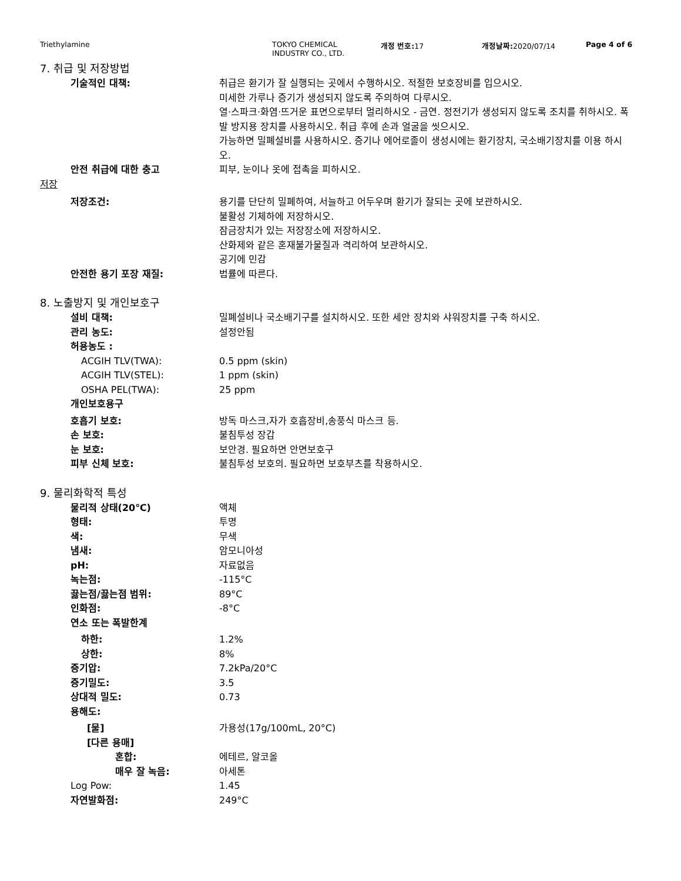Triethylamine TOKYO CHEMICAL
INDUSTRY CO., LTD.
개정 번호: 17 개정날짜: 2020/07/14 Page 4 of 6
7. 취급 및 저장방법
기술적인 대책: 취급은 환기가 잘 실행되는 곳에서 수행하시오. 적절한 보호장비를 입으시오.
미세한 가루나 증기가 생성되지 않도록 주의하여 다루시오.
열·스파크·화염·뜨거운 표면으로부터 멀리하시오 - 금연. 정전기가 생성되지 않도록 조치를 취하시오. 폭발 방지용 장치를 사용하시오. 취급 후에 손과 얼굴을 씻으시오.
가능하면 밀폐설비를 사용하시오. 증기나 에어로졸이 생성시에는 환기장치, 국소배기장치를 이용 하시오.
안전 취급에 대한 충고 피부, 눈이나 옷에 접촉을 피하시오.
저장
저장조건: 용기를 단단히 밀폐하여, 서늘하고 어두우며 환기가 잘되는 곳에 보관하시오.
불활성 기체하에 저장하시오.
잠금장치가 있는 저장장소에 저장하시오.
산화제와 같은 혼재불가물질과 격리하여 보관하시오.
공기에 민감
안전한 용기 포장 재질: 법률에 따른다.
8. 노출방지 및 개인보호구
설비 대책: 밀폐설비나 국소배기구를 설치하시오. 또한 세안 장치와 샤워장치를 구축 하시오.
관리 농도: 설정안됨
허용농도 :
ACGIH TLV(TWA): 0.5 ppm (skin)
ACGIH TLV(STEL): 1 ppm (skin)
OSHA PEL(TWA): 25 ppm
개인보호용구
호흡기 보호: 방독 마스크,자가 호흡장비,송풍식 마스크 등.
손 보호: 불침투성 장갑
눈 보호: 보안경. 필요하면 안면보호구
피부 신체 보호: 불침투성 보호의. 필요하면 보호부츠를 착용하시오.
9. 물리화학적 특성
물리적 상태(20℃) 액체
형태: 투명
색: 무색
냄새: 암모니아성
pH: 자료없음
녹는점: -115°C
끓는점/끓는점 범위: 89°C
인화점: -8°C
연소 또는 폭발한계
하한: 1.2%
상한: 8%
증기압: 7.2kPa/20°C
증기밀도: 3.5
상대적 밀도: 0.73
용해도:
[물] 가용성(17g/100mL, 20°C)
[다른 용매]
혼합: 에테르, 알코올
매우 잘 녹음: 아세톤
Log Pow: 1.45
자연발화점: 249°C